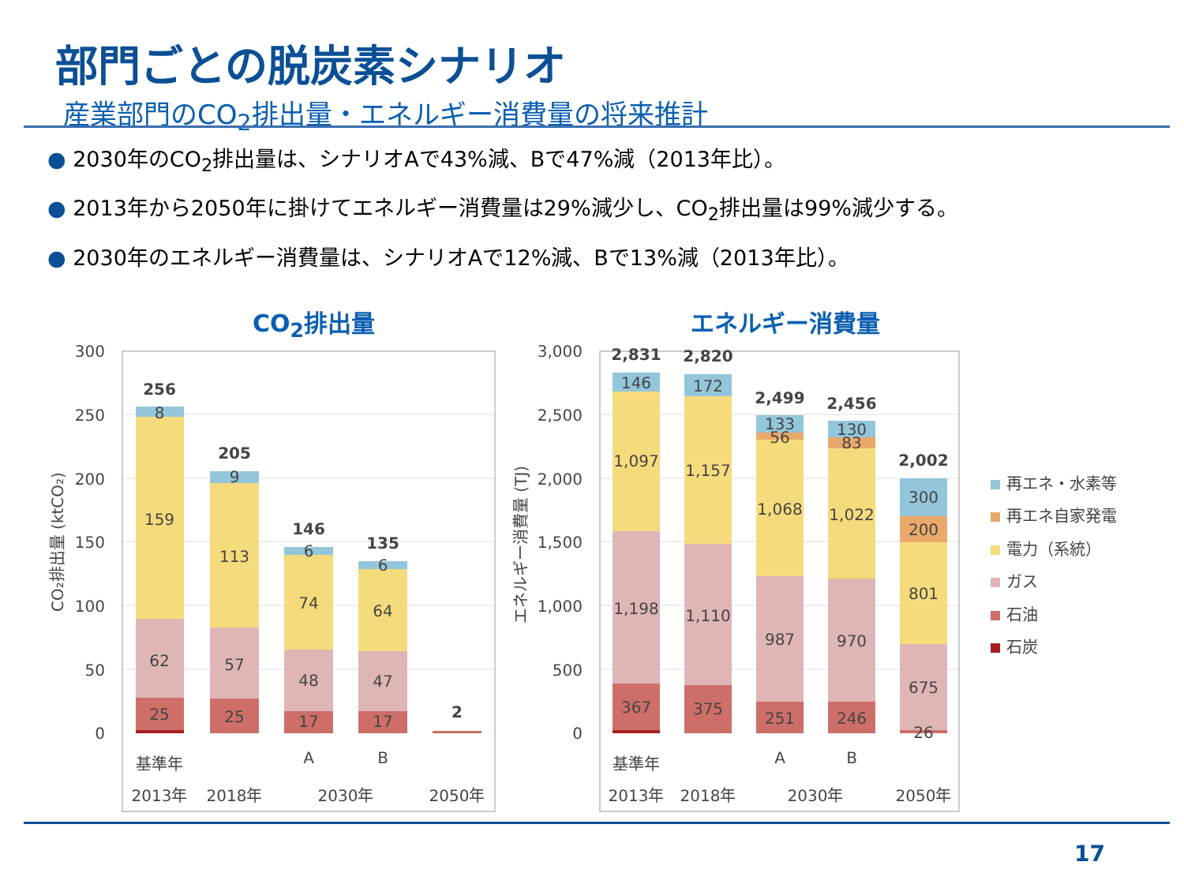部門ごとの脱炭素シナリオ
産業部門のCO<sub>2</sub>排出量・エネルギー消費量の将来推計
● 2030年のCO<sub>2</sub>排出量は、シナリオAで43%減、Bで47%減（2013年比）。
● 2013年から2050年に掛けてエネルギー消費量は29%減少し、CO<sub>2</sub>排出量は99%減少する。
● 2030年のエネルギー消費量は、シナリオAで12%減、Bで13%減（2013年比）。
CO<sub>2</sub>排出量 エネルギー消費量
300
250
200
150
100
50
0
3,000
2,500
2,000
1,500
1,000
500
0
CO₂排出量 (ktCO₂)
エネルギー消費量 (TJ)
8
159
62
25
9
113
57
25
6
74
48
17
6
64
47
17
256
205
146
135
2
基準年
A
B
2013年
2018年
2030年
2050年
146
1,097
1,198
367
172
1,157
1,110
375
133
56
1,068
987
251
130
83
1,022
970
246
300
200
801
675
26
2,831
2,820
2,499
2,456
2,002
基準年
A
B
2013年
2018年
2030年
2050年
再エネ・水素等
再エネ自家発電
電力（系統）
ガス
石油
石炭
17